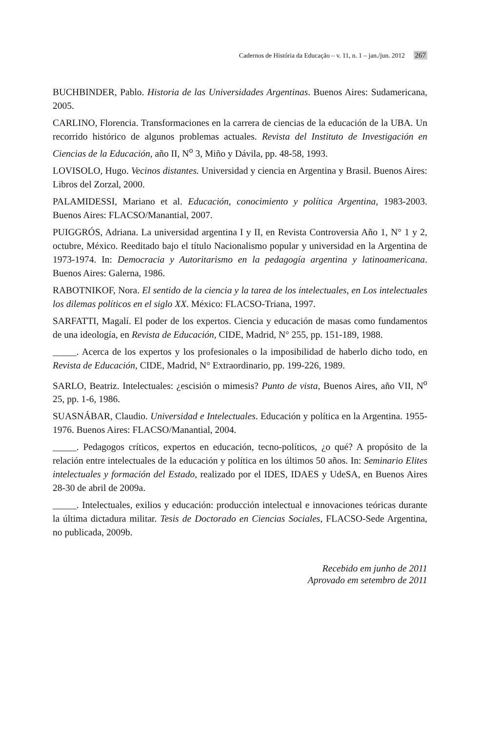Cadernos de História da Educação – v. 11, n. 1 – jan./jun. 2012 267
BUCHBINDER, Pablo. Historia de las Universidades Argentinas. Buenos Aires: Sudamericana, 2005.
CARLINO, Florencia. Transformaciones en la carrera de ciencias de la educación de la UBA. Un recorrido histórico de algunos problemas actuales. Revista del Instituto de Investigación en Ciencias de la Educación, año II, N<sup>o</sup> 3, Miño y Dávila, pp. 48-58, 1993.
LOVISOLO, Hugo. Vecinos distantes. Universidad y ciencia en Argentina y Brasil. Buenos Aires: Libros del Zorzal, 2000.
PALAMIDESSI, Mariano et al. Educación, conocimiento y política Argentina, 1983-2003. Buenos Aires: FLACSO/Manantial, 2007.
PUIGGRÓS, Adriana. La universidad argentina I y II, en Revista Controversia Año 1, N° 1 y 2, octubre, México. Reeditado bajo el título Nacionalismo popular y universidad en la Argentina de 1973-1974. In: Democracia y Autoritarismo en la pedagogía argentina y latinoamericana. Buenos Aires: Galerna, 1986.
RABOTNIKOF, Nora. El sentido de la ciencia y la tarea de los intelectuales, en Los intelectuales los dilemas políticos en el siglo XX. México: FLACSO-Triana, 1997.
SARFATTI, Magalí. El poder de los expertos. Ciencia y educación de masas como fundamentos de una ideología, en Revista de Educación, CIDE, Madrid, N° 255, pp. 151-189, 1988.
_____. Acerca de los expertos y los profesionales o la imposibilidad de haberlo dicho todo, en Revista de Educación, CIDE, Madrid, N° Extraordinario, pp. 199-226, 1989.
SARLO, Beatriz. Intelectuales: ¿escisión o mimesis? Punto de vista, Buenos Aires, año VII, N<sup>o</sup> 25, pp. 1-6, 1986.
SUASNÁBAR, Claudio. Universidad e Intelectuales. Educación y política en la Argentina. 1955-1976. Buenos Aires: FLACSO/Manantial, 2004.
_____. Pedagogos críticos, expertos en educación, tecno-políticos, ¿o qué? A propósito de la relación entre intelectuales de la educación y política en los últimos 50 años. In: Seminario Elites intelectuales y formación del Estado, realizado por el IDES, IDAES y UdeSA, en Buenos Aires 28-30 de abril de 2009a.
_____. Intelectuales, exilios y educación: producción intelectual e innovaciones teóricas durante la última dictadura militar. Tesis de Doctorado en Ciencias Sociales, FLACSO-Sede Argentina, no publicada, 2009b.
Recebido em junho de 2011
Aprovado em setembro de 2011